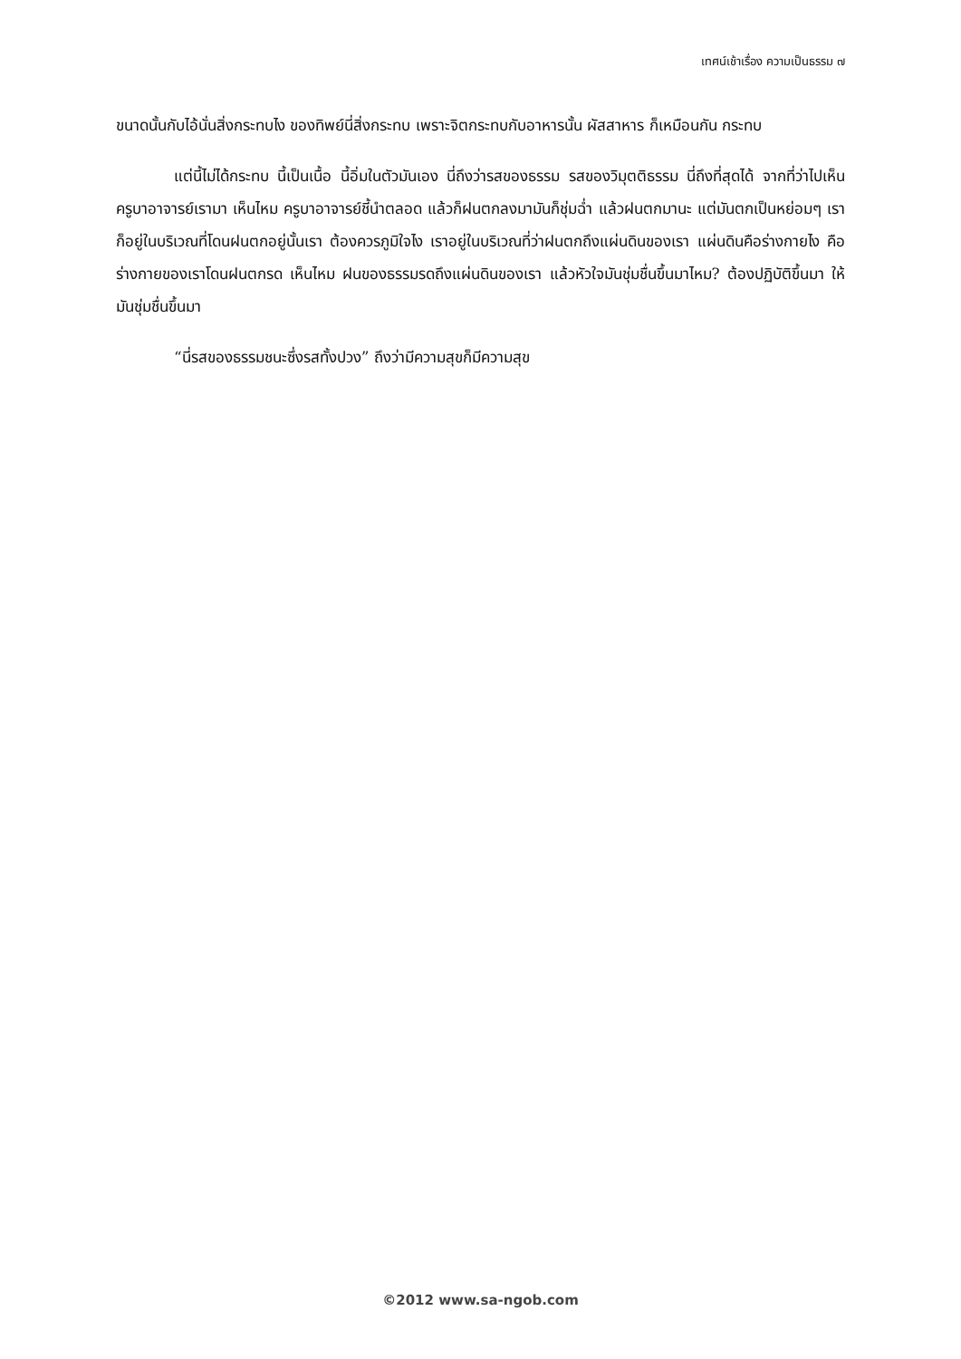เทศน์เช้าเรื่อง ความเป็นธรรม ๗
ขนาดนั้นกับไอ้นั่นสิ่งกระทบไง ของทิพย์นี่สิ่งกระทบ เพราะจิตกระทบกับอาหารนั้น ผัสสาหาร ก็เหมือนกัน กระทบ
แต่นี้ไม่ได้กระทบ นี้เป็นเนื้อ นี้อิ่มในตัวมันเอง นี่ถึงว่ารสของธรรม รสของวิมุตติธรรม นี่ถึงที่สุดได้ จากที่ว่าไปเห็นครูบาอาจารย์เรามา เห็นไหม ครูบาอาจารย์ชี้นำตลอด แล้วก็ฝนตกลงมามันก็ชุ่มฉ่ำ แล้วฝนตกมานะ แต่มันตกเป็นหย่อมๆ เราก็อยู่ในบริเวณที่โดนฝนตกอยู่นั้นเรา ต้องควรภูมิใจไง เราอยู่ในบริเวณที่ว่าฝนตกถึงแผ่นดินของเรา แผ่นดินคือร่างกายไง คือร่างกายของเราโดนฝนตกรด เห็นไหม ฝนของธรรมรดถึงแผ่นดินของเรา แล้วหัวใจมันชุ่มชื่นขึ้นมาไหม? ต้องปฏิบัติขึ้นมา ให้มันชุ่มชื่นขึ้นมา
“นี่รสของธรรมชนะซึ่งรสทั้งปวง” ถึงว่ามีความสุขก็มีความสุข
©2012 www.sa-ngob.com